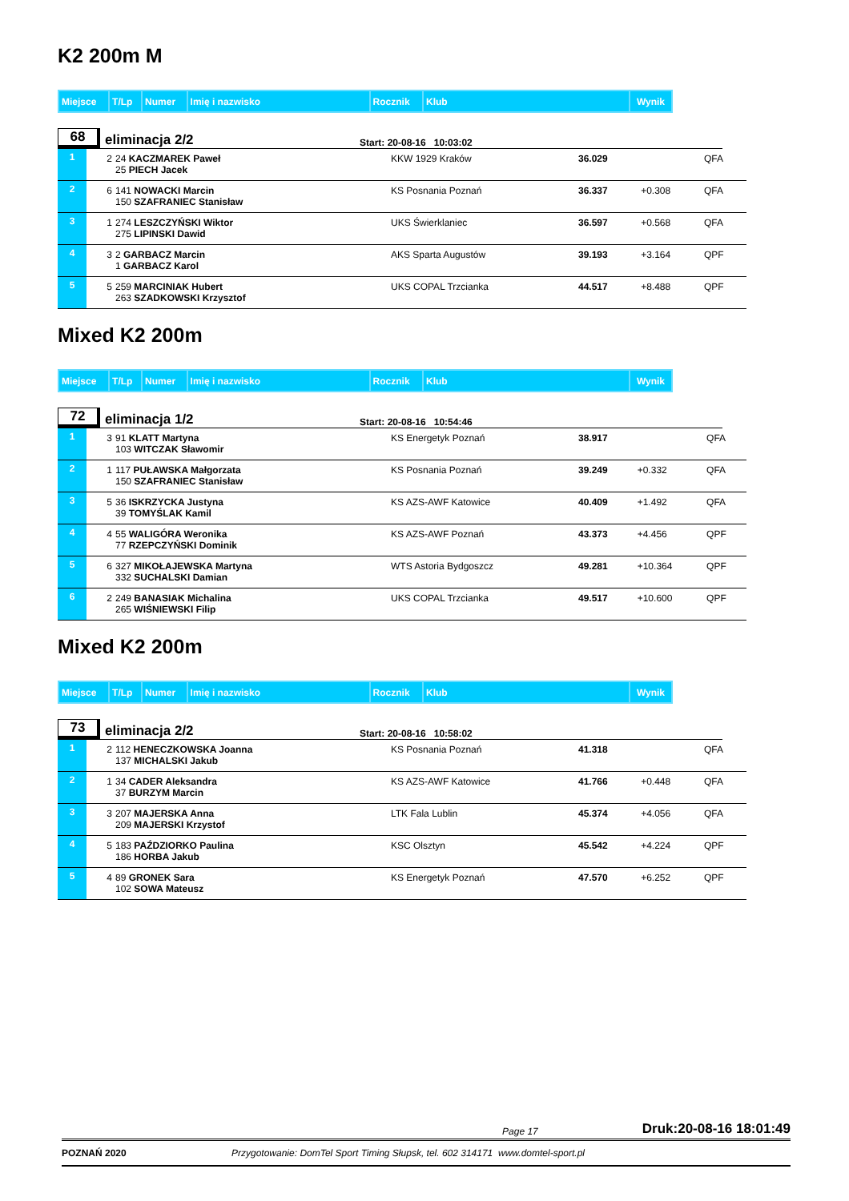K2 200m M
| Miejsce | T/Lp | Numer | Imię i nazwisko | Rocznik | Klub | Wynik |
68 eliminacja 2/2 Start: 20-08-16 10:03:02
| 1 | 2 | 24 KACZMAREK Paweł 25 PIECH Jacek | KKW 1929 Kraków | 36.029 | | QFA |
| 2 | 6 | 141 NOWACKI Marcin 150 SZAFRANIEC Stanisław | KS Posnania Poznań | 36.337 | +0.308 | QFA |
| 3 | 1 | 274 LESZCZYŃSKI Wiktor 275 LIPINSKI Dawid | UKS Świerklaniec | 36.597 | +0.568 | QFA |
| 4 | 3 | 2 GARBACZ Marcin 1 GARBACZ Karol | AKS Sparta Augustów | 39.193 | +3.164 | QPF |
| 5 | 5 | 259 MARCINIAK Hubert 263 SZADKOWSKI Krzysztof | UKS COPAL Trzcianka | 44.517 | +8.488 | QPF |
Mixed K2 200m
| Miejsce | T/Lp | Numer | Imię i nazwisko | Rocznik | Klub | Wynik |
72 eliminacja 1/2 Start: 20-08-16 10:54:46
| 1 | 3 | 91 KLATT Martyna 103 WITCZAK Sławomir | KS Energetyk Poznań | 38.917 | | QFA |
| 2 | 1 | 117 PUŁAWSKA Małgorzata 150 SZAFRANIEC Stanisław | KS Posnania Poznań | 39.249 | +0.332 | QFA |
| 3 | 5 | 36 ISKRZYCKA Justyna 39 TOMYŚLAK Kamil | KS AZS-AWF Katowice | 40.409 | +1.492 | QFA |
| 4 | 4 | 55 WALIGÓRA Weronika 77 RZEPCZYŃSKI Dominik | KS AZS-AWF Poznań | 43.373 | +4.456 | QPF |
| 5 | 6 | 327 MIKOŁAJEWSKA Martyna 332 SUCHALSKI Damian | WTS Astoria Bydgoszcz | 49.281 | +10.364 | QPF |
| 6 | 2 | 249 BANASIAK Michalina 265 WIŚNIEWSKI Filip | UKS COPAL Trzcianka | 49.517 | +10.600 | QPF |
Mixed K2 200m
| Miejsce | T/Lp | Numer | Imię i nazwisko | Rocznik | Klub | Wynik |
73 eliminacja 2/2 Start: 20-08-16 10:58:02
| 1 | 2 | 112 HENECZKOWSKA Joanna 137 MICHALSKI Jakub | KS Posnania Poznań | 41.318 | | QFA |
| 2 | 1 | 34 CADER Aleksandra 37 BURZYM Marcin | KS AZS-AWF Katowice | 41.766 | +0.448 | QFA |
| 3 | 3 | 207 MAJERSKA Anna 209 MAJERSKI Krzystof | LTK Fala Lublin | 45.374 | +4.056 | QFA |
| 4 | 5 | 183 PAŹDZIORKO Paulina 186 HORBA Jakub | KSC Olsztyn | 45.542 | +4.224 | QPF |
| 5 | 4 | 89 GRONEK Sara 102 SOWA Mateusz | KS Energetyk Poznań | 47.570 | +6.252 | QPF |
Page 17 Druk:20-08-16 18:01:49
POZNAŃ 2020 Przygotowanie: DomTel Sport Timing Słupsk, tel. 602 314171 www.domtel-sport.pl